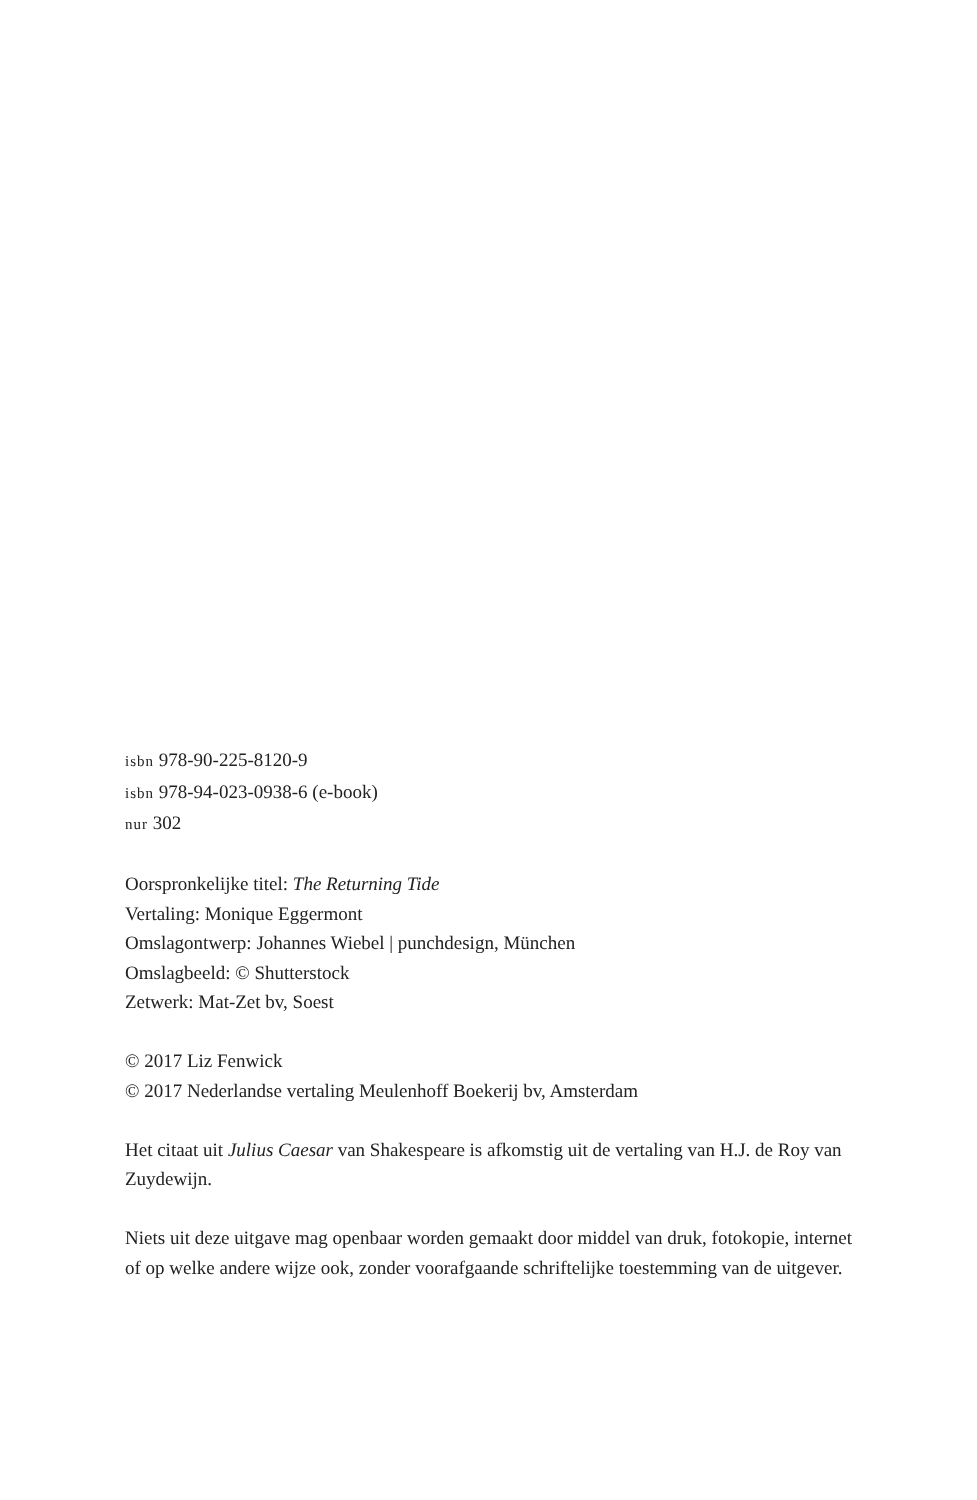isbn 978-90-225-8120-9
isbn 978-94-023-0938-6 (e-book)
nur 302
Oorspronkelijke titel: The Returning Tide
Vertaling: Monique Eggermont
Omslagontwerp: Johannes Wiebel | punchdesign, München
Omslagbeeld: © Shutterstock
Zetwerk: Mat-Zet bv, Soest
© 2017 Liz Fenwick
© 2017 Nederlandse vertaling Meulenhoff Boekerij bv, Amsterdam
Het citaat uit Julius Caesar van Shakespeare is afkomstig uit de vertaling van H.J. de Roy van Zuydewijn.
Niets uit deze uitgave mag openbaar worden gemaakt door middel van druk, fotokopie, internet of op welke andere wijze ook, zonder voorafgaande schriftelijke toestemming van de uitgever.